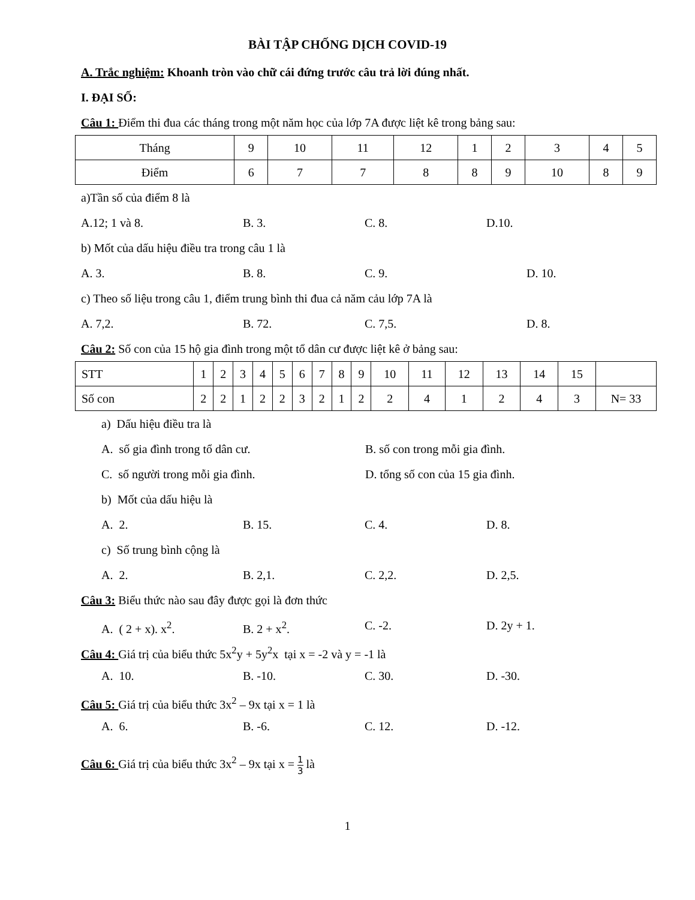BÀI TẬP CHỐNG DỊCH COVID-19
A. Trắc nghiệm: Khoanh tròn vào chữ cái đứng trước câu trả lời đúng nhất.
I. ĐẠI SỐ:
Câu 1: Điểm thi đua các tháng trong một năm học của lớp 7A được liệt kê trong bảng sau:
| Tháng | 9 | 10 | 11 | 12 | 1 | 2 | 3 | 4 | 5 |
| Điểm | 6 | 7 | 7 | 8 | 8 | 9 | 10 | 8 | 9 |
a)Tần số của điểm 8 là
A.12; 1 và 8. B. 3. C. 8. D.10.
b) Mốt của dấu hiệu điều tra trong câu 1 là
A. 3. B. 8. C. 9. D. 10.
c) Theo số liệu trong câu 1, điểm trung bình thi đua cả năm cảu lớp 7A là
A. 7,2. B. 72. C. 7,5. D. 8.
Câu 2: Số con của 15 hộ gia đình trong một tổ dân cư được liệt kê ở bảng sau:
| STT | 1 | 2 | 3 | 4 | 5 | 6 | 7 | 8 | 9 | 10 | 11 | 12 | 13 | 14 | 15 | |
| Số con | 2 | 2 | 1 | 2 | 2 | 3 | 2 | 1 | 2 | 2 | 4 | 1 | 2 | 4 | 3 | N= 33 |
a) Dấu hiệu điều tra là
A. số gia đình trong tổ dân cư. B. số con trong mỗi gia đình.
C. số người trong mỗi gia đình. D. tổng số con của 15 gia đình.
b) Mốt của dấu hiệu là
A. 2. B. 15. C. 4. D. 8.
c) Số trung bình cộng là
A. 2. B. 2,1. C. 2,2. D. 2,5.
Câu 3: Biểu thức nào sau đây được gọi là đơn thức
A. ( 2 + x). x<sup>2</sup>. B. 2 + x<sup>2</sup>. C. -2. D. 2y + 1.
Câu 4: Giá trị của biểu thức 5x<sup>2</sup>y + 5y<sup>2</sup>x tại x = -2 và y = -1 là
A. 10. B. -10. C. 30. D. -30.
Câu 5: Giá trị của biểu thức 3x<sup>2</sup> – 9x tại x = 1 là
A. 6. B. -6. C. 12. D. -12.
Câu 6: Giá trị của biểu thức 3x<sup>2</sup> – 9x tại x = 1 3 là
1